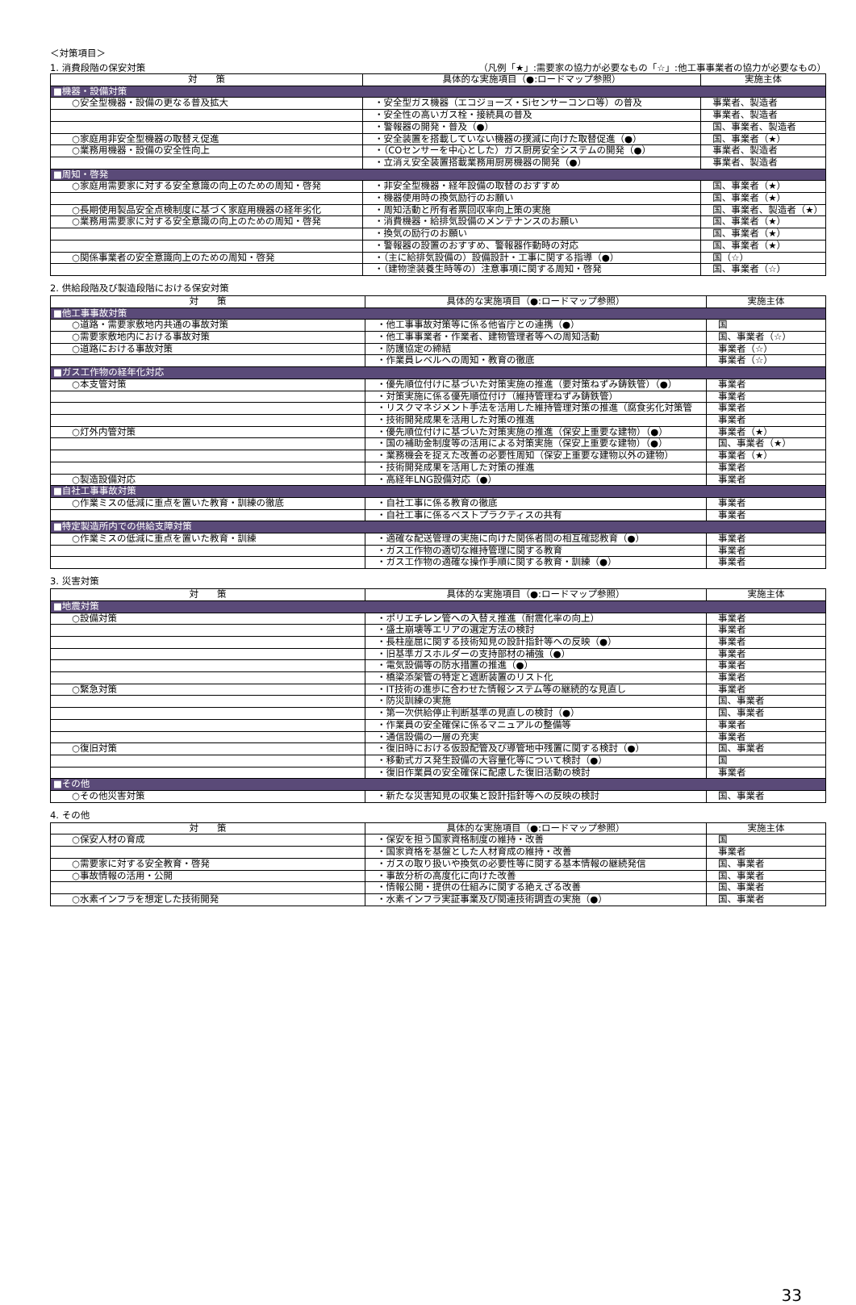＜対策項目＞
1. 消費段階の保安対策 （凡例「★」:需要家の協力が必要なもの「☆」:他工事事業者の協力が必要なもの）
| 対 策 | 具体的な実施項目（●:ロードマップ参照） | 実施主体 |
| --- | --- | --- |
| ■機器・設備対策 | | |
| ○安全型機器・設備の更なる普及拡大 | ・安全型ガス機器（エコジョーズ・Siセンサーコンロ等）の普及 | 事業者、製造者 |
| | ・安全性の高いガス栓・接続具の普及 | 事業者、製造者 |
| | ・警報器の開発・普及（●） | 国、事業者、製造者 |
| ○家庭用非安全型機器の取替え促進 | ・安全装置を搭載していない機器の撲滅に向けた取替促進（●） | 国、事業者（★） |
| ○業務用機器・設備の安全性向上 | ・（COセンサーを中心とした）ガス厨房安全システムの開発（●） | 事業者、製造者 |
| | ・立消え安全装置搭載業務用厨房機器の開発（●） | 事業者、製造者 |
| ■周知・啓発 | | |
| ○家庭用需要家に対する安全意識の向上のための周知・啓発 | ・非安全型機器・経年設備の取替のおすすめ | 国、事業者（★） |
| | ・機器使用時の換気励行のお願い | 国、事業者（★） |
| ○長期使用製品安全点検制度に基づく家庭用機器の経年劣化 | ・周知活動と所有者票回収率向上策の実施 | 国、事業者、製造者（★） |
| ○業務用需要家に対する安全意識の向上のための周知・啓発 | ・消費機器・給排気設備のメンテナンスのお願い | 国、事業者（★） |
| | ・換気の励行のお願い | 国、事業者（★） |
| | ・警報器の設置のおすすめ、警報器作動時の対応 | 国、事業者（★） |
| ○関係事業者の安全意識向上のための周知・啓発 | ・（主に給排気設備の）設備設計・工事に関する指導（●） | 国（☆） |
| | ・（建物塗装養生時等の）注意事項に関する周知・啓発 | 国、事業者（☆） |
2. 供給段階及び製造段階における保安対策
| 対 策 | 具体的な実施項目（●:ロードマップ参照） | 実施主体 |
| --- | --- | --- |
| ■他工事事故対策 | | |
| ○道路・需要家敷地内共通の事故対策 | ・他工事事故対策等に係る他省庁との連携（●） | 国 |
| ○需要家敷地内における事故対策 | ・他工事事業者・作業者、建物管理者等への周知活動 | 国、事業者（☆） |
| ○道路における事故対策 | ・防護協定の締結 | 事業者（☆） |
| | ・作業員レベルへの周知・教育の徹底 | 事業者（☆） |
| ■ガス工作物の経年化対応 | | |
| ○本支管対策 | ・優先順位付けに基づいた対策実施の推進（要対策ねずみ鋳鉄管）（●） | 事業者 |
| | ・対策実施に係る優先順位付け（維持管理ねずみ鋳鉄管） | 事業者 |
| | ・リスクマネジメント手法を活用した維持管理対策の推進（腐食劣化対策管 | 事業者 |
| | ・技術開発成果を活用した対策の推進 | 事業者 |
| ○灯外内管対策 | ・優先順位付けに基づいた対策実施の推進（保安上重要な建物）（●） | 事業者（★） |
| | ・国の補助金制度等の活用による対策実施（保安上重要な建物）（●） | 国、事業者（★） |
| | ・業務機会を捉えた改善の必要性周知（保安上重要な建物以外の建物） | 事業者（★） |
| | ・技術開発成果を活用した対策の推進 | 事業者 |
| ○製造設備対応 | ・高経年LNG設備対応（●） | 事業者 |
| ■自社工事事故対策 | | |
| ○作業ミスの低減に重点を置いた教育・訓練の徹底 | ・自社工事に係る教育の徹底 | 事業者 |
| | ・自社工事に係るベストプラクティスの共有 | 事業者 |
| ■特定製造所内での供給支障対策 | | |
| ○作業ミスの低減に重点を置いた教育・訓練 | ・適確な配送管理の実施に向けた関係者間の相互確認教育（●） | 事業者 |
| | ・ガス工作物の適切な維持管理に関する教育 | 事業者 |
| | ・ガス工作物の適確な操作手順に関する教育・訓練（●） | 事業者 |
3. 災害対策
| 対 策 | 具体的な実施項目（●:ロードマップ参照） | 実施主体 |
| --- | --- | --- |
| ■地震対策 | | |
| ○設備対策 | ・ポリエチレン管への入替え推進（耐震化率の向上） | 事業者 |
| | ・盛土崩壊等エリアの選定方法の検討 | 事業者 |
| | ・長柱座屈に関する技術知見の設計指針等への反映（●） | 事業者 |
| | ・旧基準ガスホルダーの支持部材の補強（●） | 事業者 |
| | ・電気設備等の防水措置の推進（●） | 事業者 |
| | ・橋梁添架管の特定と遮断装置のリスト化 | 事業者 |
| ○緊急対策 | ・IT技術の進歩に合わせた情報システム等の継続的な見直し | 事業者 |
| | ・防災訓練の実施 | 国、事業者 |
| | ・第一次供給停止判断基準の見直しの検討（●） | 国、事業者 |
| | ・作業員の安全確保に係るマニュアルの整備等 | 事業者 |
| | ・通信設備の一層の充実 | 事業者 |
| ○復旧対策 | ・復旧時における仮設配管及び導管地中残置に関する検討（●） | 国、事業者 |
| | ・移動式ガス発生設備の大容量化等について検討（●） | 国 |
| | ・復旧作業員の安全確保に配慮した復旧活動の検討 | 事業者 |
| ■その他 | | |
| ○その他災害対策 | ・新たな災害知見の収集と設計指針等への反映の検討 | 国、事業者 |
4. その他
| 対 策 | 具体的な実施項目（●:ロードマップ参照） | 実施主体 |
| --- | --- | --- |
| ○保安人材の育成 | ・保安を担う国家資格制度の維持・改善 | 国 |
| | ・国家資格を基盤とした人材育成の維持・改善 | 事業者 |
| ○需要家に対する安全教育・啓発 | ・ガスの取り扱いや換気の必要性等に関する基本情報の継続発信 | 国、事業者 |
| ○事故情報の活用・公開 | ・事故分析の高度化に向けた改善 | 国、事業者 |
| | ・情報公開・提供の仕組みに関する絶えざる改善 | 国、事業者 |
| ○水素インフラを想定した技術開発 | ・水素インフラ実証事業及び関連技術調査の実施（●） | 国、事業者 |
33